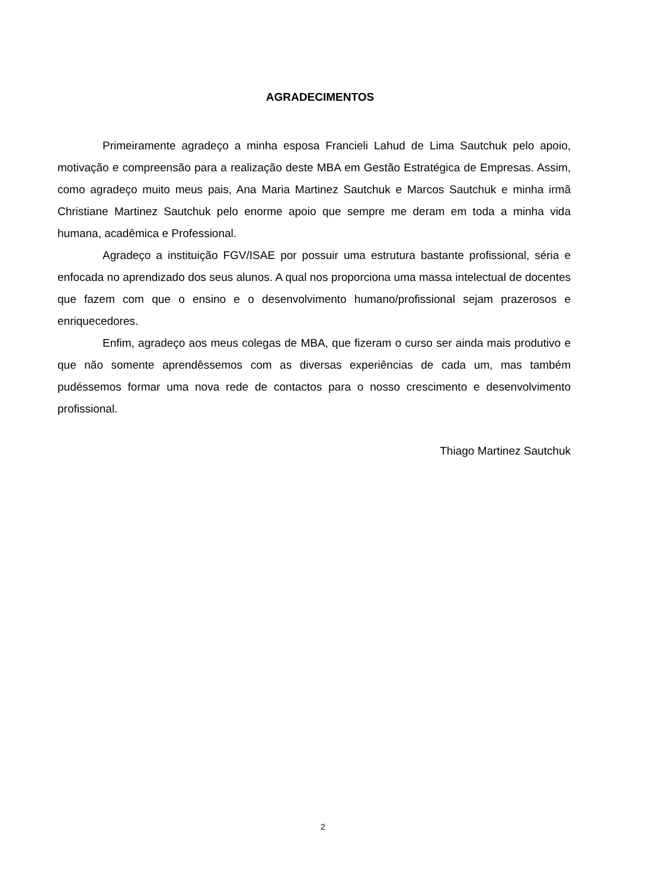AGRADECIMENTOS
Primeiramente agradeço a minha esposa Francieli Lahud de Lima Sautchuk pelo apoio, motivação e compreensão para a realização deste MBA em Gestão Estratégica de Empresas. Assim, como agradeço muito meus pais, Ana Maria Martinez Sautchuk e Marcos Sautchuk e minha irmã Christiane Martinez Sautchuk pelo enorme apoio que sempre me deram em toda a minha vida humana, acadêmica e Professional.
Agradeço a instituição FGV/ISAE por possuir uma estrutura bastante profissional, séria e enfocada no aprendizado dos seus alunos. A qual nos proporciona uma massa intelectual de docentes que fazem com que o ensino e o desenvolvimento humano/profissional sejam prazerosos e enriquecedores.
Enfim, agradeço aos meus colegas de MBA, que fizeram o curso ser ainda mais produtivo e que não somente aprendêssemos com as diversas experiências de cada um, mas também pudéssemos formar uma nova rede de contactos para o nosso crescimento e desenvolvimento profissional.
Thiago Martinez Sautchuk
2